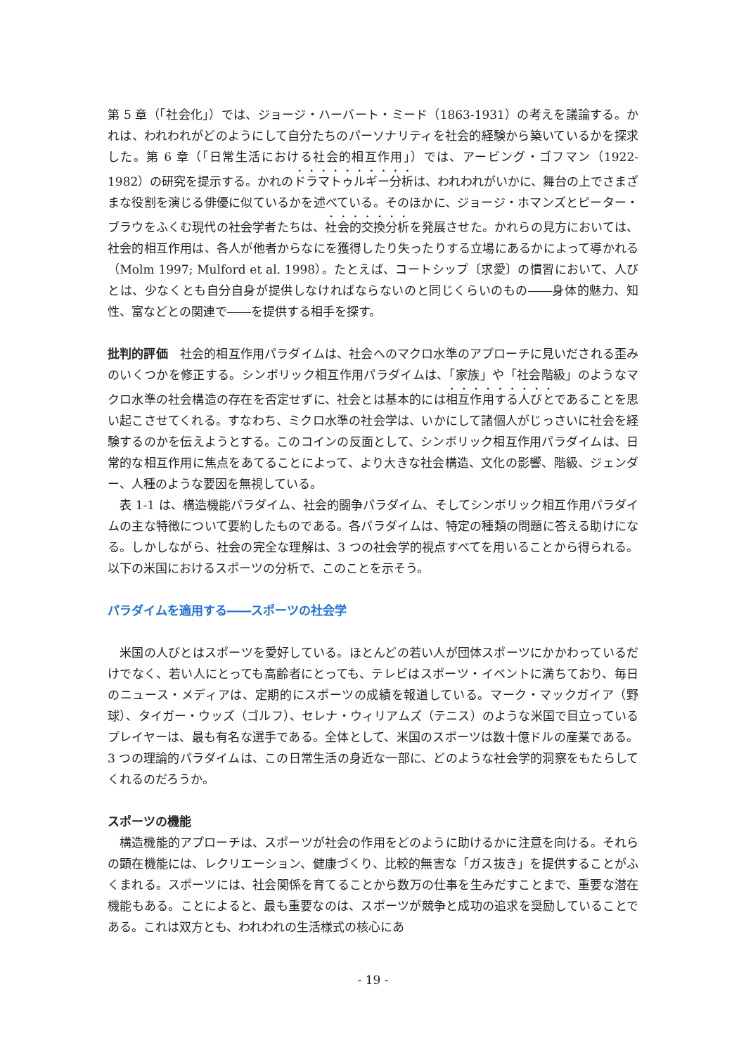第 5 章（「社会化」）では、ジョージ・ハーバート・ミード（1863-1931）の考えを議論する。かれは、われわれがどのようにして自分たちのパーソナリティを社会的経験から築いているかを探求した。第 6 章（「日常生活における社会的相互作用」）では、アービング・ゴフマン（1922-1982）の研究を提示する。かれのドラマトゥルギー分析は、われわれがいかに、舞台の上でさまざまな役割を演じる俳優に似ているかを述べている。そのほかに、ジョージ・ホマンズとピーター・ブラウをふくむ現代の社会学者たちは、社会的交換分析を発展させた。かれらの見方においては、社会的相互作用は、各人が他者からなにを獲得したり失ったりする立場にあるかによって導かれる（Molm 1997; Mulford et al. 1998）。たとえば、コートシップ〔求愛〕の慣習において、人びとは、少なくとも自分自身が提供しなければならないのと同じくらいのもの――身体的魅力、知性、富などとの関連で――を提供する相手を探す。
批判的評価　社会的相互作用パラダイムは、社会へのマクロ水準のアプローチに見いだされる歪みのいくつかを修正する。シンボリック相互作用パラダイムは、「家族」や「社会階級」のようなマクロ水準の社会構造の存在を否定せずに、社会とは基本的には相互作用する人びとであることを思い起こさせてくれる。すなわち、ミクロ水準の社会学は、いかにして諸個人がじっさいに社会を経験するのかを伝えようとする。このコインの反面として、シンボリック相互作用パラダイムは、日常的な相互作用に焦点をあてることによって、より大きな社会構造、文化の影響、階級、ジェンダー、人種のような要因を無視している。
　表 1-1 は、構造機能パラダイム、社会的闘争パラダイム、そしてシンボリック相互作用パラダイムの主な特徴について要約したものである。各パラダイムは、特定の種類の問題に答える助けになる。しかしながら、社会の完全な理解は、3 つの社会学的視点すべてを用いることから得られる。以下の米国におけるスポーツの分析で、このことを示そう。
パラダイムを適用する――スポーツの社会学
　米国の人びとはスポーツを愛好している。ほとんどの若い人が団体スポーツにかかわっているだけでなく、若い人にとっても高齢者にとっても、テレビはスポーツ・イベントに満ちており、毎日のニュース・メディアは、定期的にスポーツの成績を報道している。マーク・マックガイア（野球）、タイガー・ウッズ（ゴルフ）、セレナ・ウィリアムズ（テニス）のような米国で目立っているプレイヤーは、最も有名な選手である。全体として、米国のスポーツは数十億ドルの産業である。3 つの理論的パラダイムは、この日常生活の身近な一部に、どのような社会学的洞察をもたらしてくれるのだろうか。
スポーツの機能
　構造機能的アプローチは、スポーツが社会の作用をどのように助けるかに注意を向ける。それらの顕在機能には、レクリエーション、健康づくり、比較的無害な「ガス抜き」を提供することがふくまれる。スポーツには、社会関係を育てることから数万の仕事を生みだすことまで、重要な潜在機能もある。ことによると、最も重要なのは、スポーツが競争と成功の追求を奨励していることである。これは双方とも、われわれの生活様式の核心にあ
- 19 -